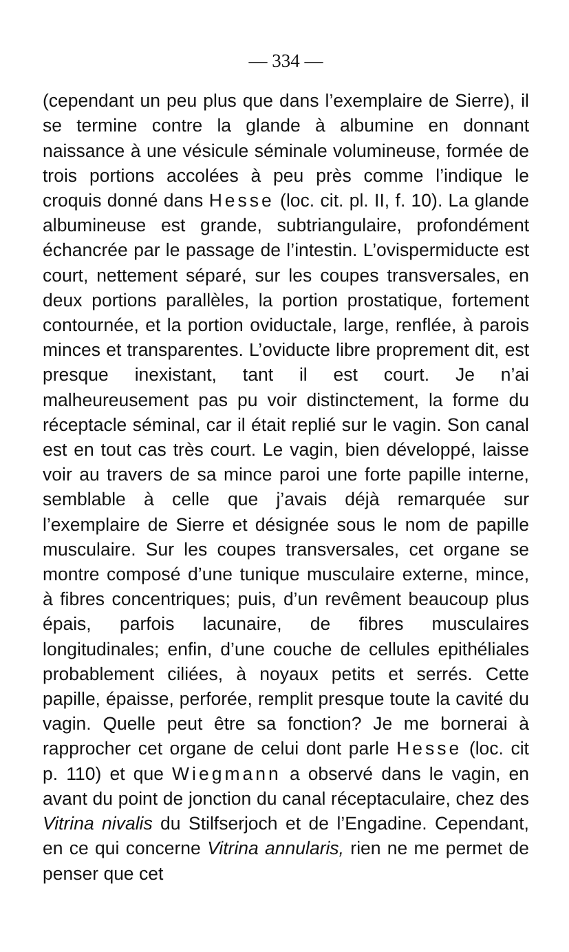— 334 —
(cependant un peu plus que dans l’exemplaire de Sierre), il se termine contre la glande à albumine en donnant naissance à une vésicule séminale volumineuse, formée de trois portions accolées à peu près comme l’indique le croquis donné dans Hesse (loc. cit. pl. II, f. 10). La glande albumineuse est grande, subtriangulaire, profondément échancrée par le passage de l’intestin. L’ovispermiducte est court, nettement séparé, sur les coupes transversales, en deux portions parallèles, la portion prostatique, fortement contournée, et la portion oviductale, large, renflée, à parois minces et transparentes. L’oviducte libre proprement dit, est presque inexistant, tant il est court. Je n’ai malheureusement pas pu voir distinctement, la forme du réceptacle séminal, car il était replié sur le vagin. Son canal est en tout cas très court. Le vagin, bien développé, laisse voir au travers de sa mince paroi une forte papille interne, semblable à celle que j’avais déjà remarquée sur l’exemplaire de Sierre et désignée sous le nom de papille musculaire. Sur les coupes transversales, cet organe se montre composé d’une tunique musculaire externe, mince, à fibres concentriques; puis, d’un revêment beaucoup plus épais, parfois lacunaire, de fibres musculaires longitudinales; enfin, d’une couche de cellules epithéliales probablement ciliées, à noyaux petits et serrés. Cette papille, épaisse, perforée, remplit presque toute la cavité du vagin. Quelle peut être sa fonction? Je me bornerai à rapprocher cet organe de celui dont parle Hesse (loc. cit p. 110) et que Wiegmann a observé dans le vagin, en avant du point de jonction du canal réceptaculaire, chez des Vitrina nivalis du Stilfserjoch et de l’Engadine. Cependant, en ce qui concerne Vitrina annularis, rien ne me permet de penser que cet